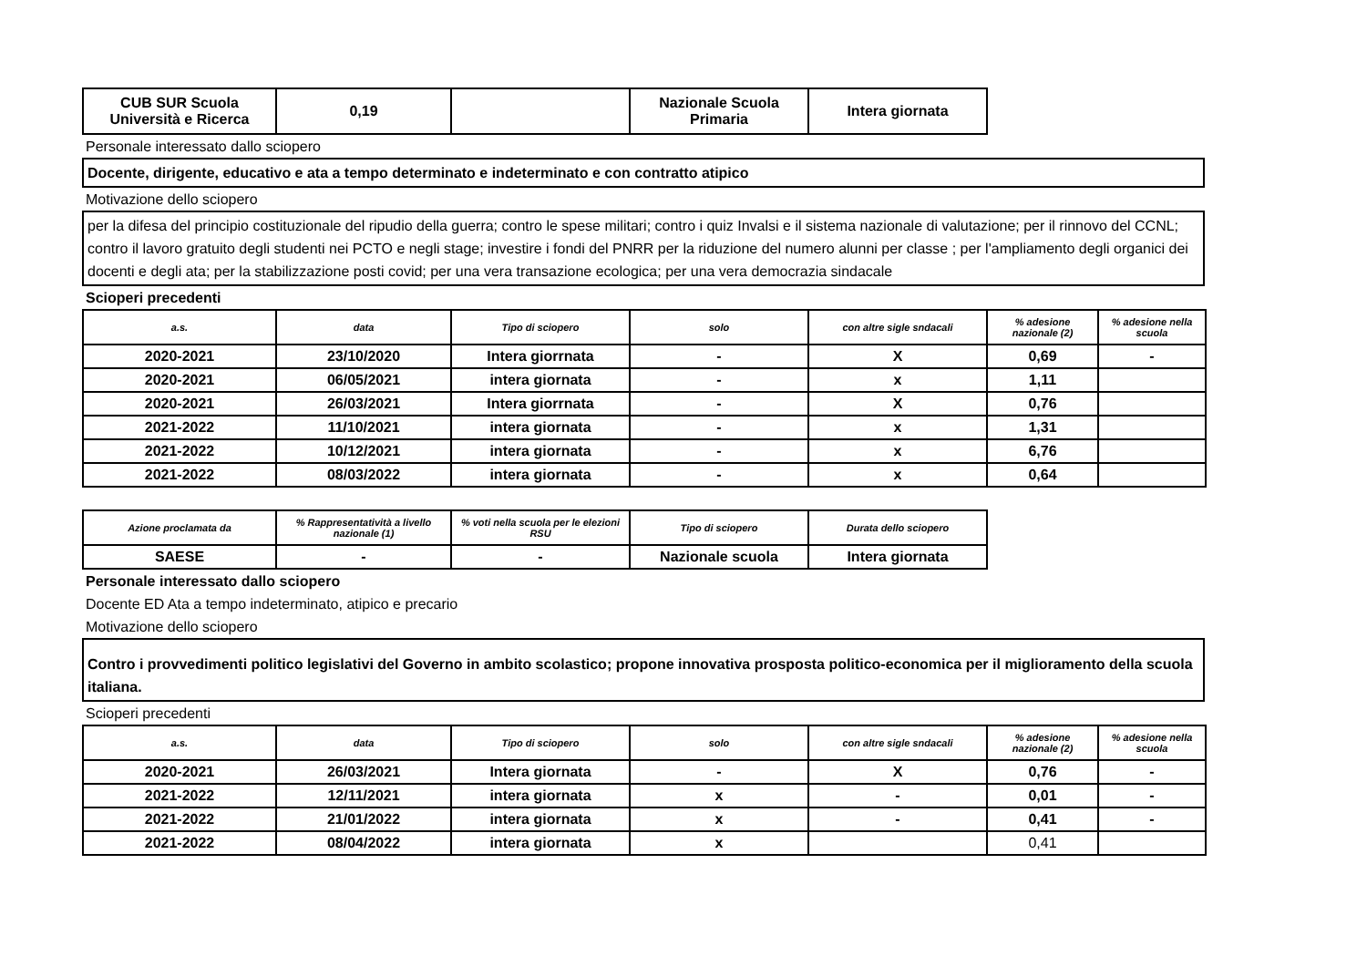| CUB SUR Scuola Università e Ricerca | 0,19 | | Nazionale Scuola Primaria | Intera giornata |
Personale interessato dallo sciopero
Docente, dirigente, educativo e ata a tempo determinato e indeterminato e con contratto atipico
Motivazione dello sciopero
per la difesa del principio costituzionale del ripudio della guerra; contro le spese militari; contro i quiz Invalsi e il sistema nazionale di valutazione; per il rinnovo del CCNL; contro il lavoro gratuito degli studenti nei PCTO e negli stage; investire i fondi del PNRR per la riduzione del numero alunni per classe ; per l'ampliamento degli organici dei docenti e degli ata; per la stabilizzazione posti covid; per una vera transazione ecologica; per una vera democrazia sindacale
Scioperi precedenti
| a.s. | data | Tipo di sciopero | solo | con altre sigle sndacali | % adesione nazionale (2) | % adesione nella scuola |
| --- | --- | --- | --- | --- | --- | --- |
| 2020-2021 | 23/10/2020 | Intera giorrnata | - | X | 0,69 | - |
| 2020-2021 | 06/05/2021 | intera giornata | - | x | 1,11 | |
| 2020-2021 | 26/03/2021 | Intera giorrnata | - | X | 0,76 | |
| 2021-2022 | 11/10/2021 | intera giornata | - | x | 1,31 | |
| 2021-2022 | 10/12/2021 | intera giornata | - | x | 6,76 | |
| 2021-2022 | 08/03/2022 | intera giornata | - | x | 0,64 | |
| Azione proclamata da | % Rappresentatività a livello nazionale (1) | % voti nella scuola per le elezioni RSU | Tipo di sciopero | Durata dello sciopero |
| --- | --- | --- | --- | --- |
| SAESE | - | - | Nazionale scuola | Intera giornata |
Personale interessato dallo sciopero
Docente ED Ata a tempo indeterminato, atipico e precario
Motivazione dello sciopero
Contro i provvedimenti politico legislativi del Governo in ambito scolastico; propone innovativa prosposta politico-economica per il miglioramento della scuola italiana.
Scioperi precedenti
| a.s. | data | Tipo di sciopero | solo | con altre sigle sndacali | % adesione nazionale (2) | % adesione nella scuola |
| --- | --- | --- | --- | --- | --- | --- |
| 2020-2021 | 26/03/2021 | Intera giornata | - | X | 0,76 | - |
| 2021-2022 | 12/11/2021 | intera giornata | x | - | 0,01 | - |
| 2021-2022 | 21/01/2022 | intera giornata | x | - | 0,41 | - |
| 2021-2022 | 08/04/2022 | intera giornata | x | | 0,41 | |